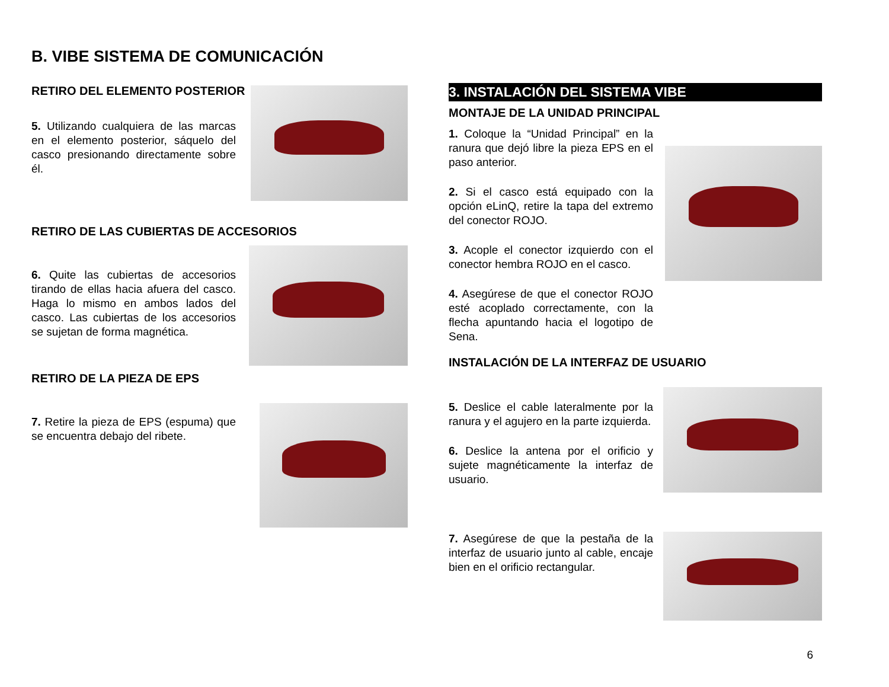B. VIBE SISTEMA DE COMUNICACIÓN
RETIRO DEL ELEMENTO POSTERIOR
5. Utilizando cualquiera de las marcas en el elemento posterior, sáquelo del casco presionando directamente sobre él.
RETIRO DE LAS CUBIERTAS DE ACCESORIOS
6. Quite las cubiertas de accesorios tirando de ellas hacia afuera del casco. Haga lo mismo en ambos lados del casco. Las cubiertas de los accesorios se sujetan de forma magnética.
RETIRO DE LA PIEZA DE EPS
7. Retire la pieza de EPS (espuma) que se encuentra debajo del ribete.
3. INSTALACIÓN DEL SISTEMA VIBE
MONTAJE DE LA UNIDAD PRINCIPAL
1. Coloque la “Unidad Principal” en la ranura que dejó libre la pieza EPS en el paso anterior.
2. Si el casco está equipado con la opción eLinQ, retire la tapa del extremo del conector ROJO.
3. Acople el conector izquierdo con el conector hembra ROJO en el casco.
4. Asegúrese de que el conector ROJO esté acoplado correctamente, con la flecha apuntando hacia el logotipo de Sena.
INSTALACIÓN DE LA INTERFAZ DE USUARIO
5. Deslice el cable lateralmente por la ranura y el agujero en la parte izquierda.
6. Deslice la antena por el orificio y sujete magnéticamente la interfaz de usuario.
7. Asegúrese de que la pestaña de la interfaz de usuario junto al cable, encaje bien en el orificio rectangular.
6